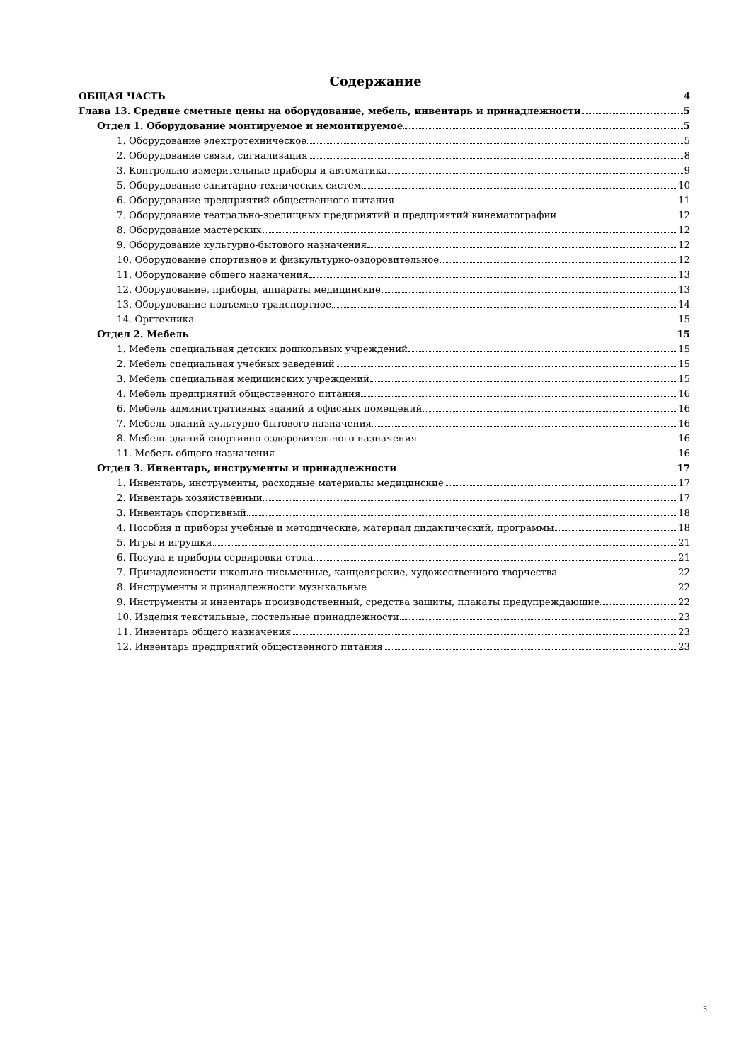Содержание
ОБЩАЯ ЧАСТЬ 4
Глава 13. Средние сметные цены на оборудование, мебель, инвентарь и принадлежности 5
Отдел 1. Оборудование монтируемое и немонтируемое 5
1. Оборудование электротехническое 5
2. Оборудование связи, сигнализация 8
3. Контрольно-измерительные приборы и автоматика 9
5. Оборудование санитарно-технических систем 10
6. Оборудование предприятий общественного питания 11
7. Оборудование театрально-зрелищных предприятий и предприятий кинематографии 12
8. Оборудование мастерских 12
9. Оборудование культурно-бытового назначения 12
10. Оборудование спортивное и физкультурно-оздоровительное 12
11. Оборудование общего назначения 13
12. Оборудование, приборы, аппараты медицинские 13
13. Оборудование подъемно-транспортное 14
14. Оргтехника 15
Отдел 2. Мебель 15
1. Мебель специальная детских дошкольных учреждений 15
2. Мебель специальная учебных заведений 15
3. Мебель специальная медицинских учреждений 15
4. Мебель предприятий общественного питания 16
6. Мебель административных зданий и офисных помещений 16
7. Мебель зданий культурно-бытового назначения 16
8. Мебель зданий спортивно-оздоровительного назначения 16
11. Мебель общего назначения 16
Отдел 3. Инвентарь, инструменты и принадлежности 17
1. Инвентарь, инструменты, расходные материалы медицинские 17
2. Инвентарь хозяйственный 17
3. Инвентарь спортивный 18
4. Пособия и приборы учебные и методические, материал дидактический, программы 18
5. Игры и игрушки 21
6. Посуда и приборы сервировки стола 21
7. Принадлежности школьно-письменные, канцелярские, художественного творчества 22
8. Инструменты и принадлежности музыкальные 22
9. Инструменты и инвентарь производственный, средства защиты, плакаты предупреждающие 22
10. Изделия текстильные, постельные принадлежности 23
11. Инвентарь общего назначения 23
12. Инвентарь предприятий общественного питания 23
3